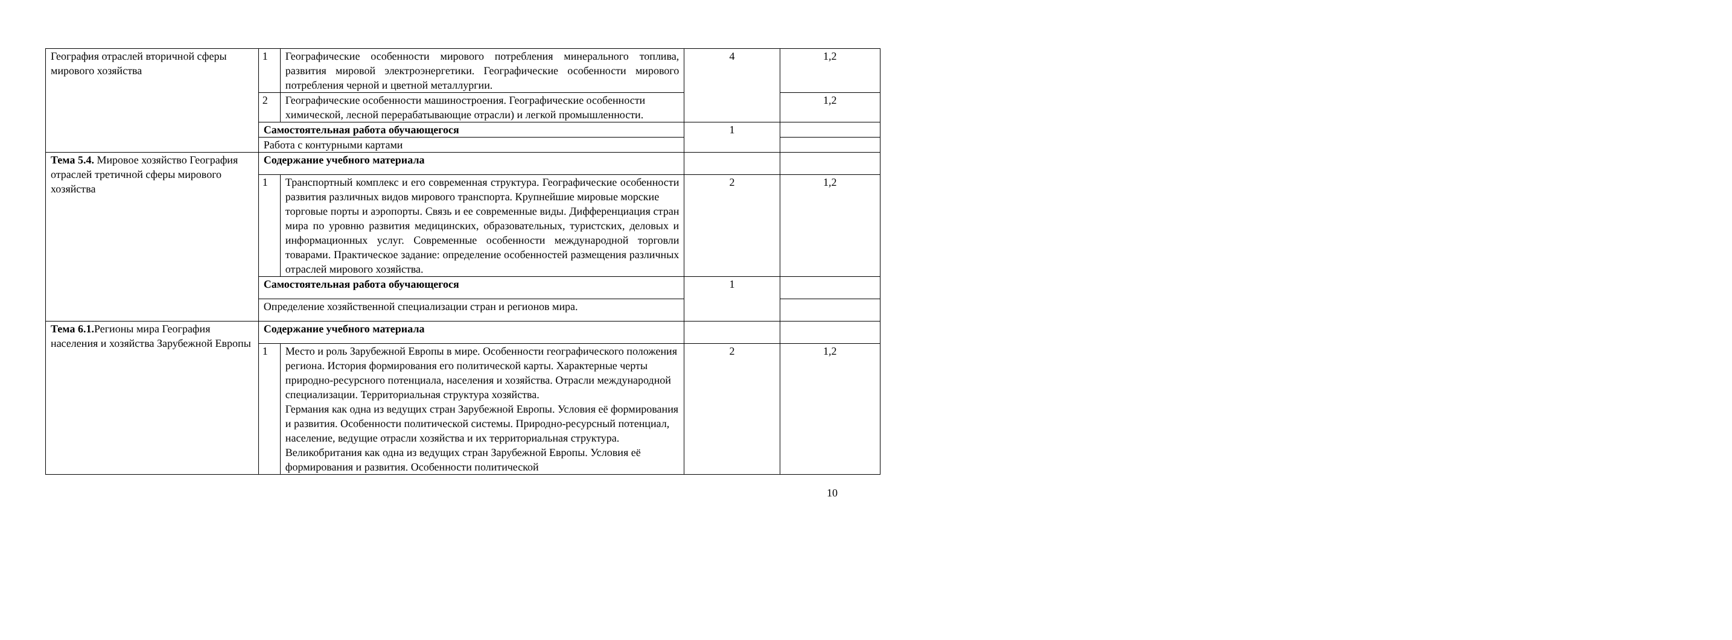| География отраслей вторичной сферы мирового хозяйства | 1 | Географические особенности мирового потребления минерального топлива, развития мировой электроэнергетики. Географические особенности мирового потребления черной и цветной металлургии. | 4 | 1,2 |
| | 2 | Географические особенности машиностроения. Географические особенности химической, лесной перерабатывающие отрасли) и легкой промышленности. | | 1,2 |
| | Самостоятельная работа обучающегося | | 1 | |
| | Работа с контурными картами | | | |
| Тема 5.4. Мировое хозяйство География отраслей третичной сферы мирового хозяйства | Содержание учебного материала | | | |
| | 1 | Транспортный комплекс и его современная структура. Географические особенности развития различных видов мирового транспорта. Крупнейшие мировые морские торговые порты и аэропорты. Связь и ее современные виды. Дифференциация стран мира по уровню развития медицинских, образовательных, туристских, деловых и информационных услуг. Современные особенности международной торговли товарами. Практическое задание: определение особенностей размещения различных отраслей мирового хозяйства. | 2 | 1,2 |
| | Самостоятельная работа обучающегося | | 1 | |
| | Определение хозяйственной специализации стран и регионов мира. | | | |
| Тема 6.1. Регионы мира География населения и хозяйства Зарубежной Европы | Содержание учебного материала | | | |
| | 1 | Место и роль Зарубежной Европы в мире. Особенности географического положения региона. История формирования его политической карты. Характерные черты природно-ресурсного потенциала, населения и хозяйства. Отрасли международной специализации. Территориальная структура хозяйства. Германия как одна из ведущих стран Зарубежной Европы. Условия её формирования и развития. Особенности политической системы. Природно-ресурсный потенциал, население, ведущие отрасли хозяйства и их территориальная структура. Великобритания как одна из ведущих стран Зарубежной Европы. Условия её формирования и развития. Особенности политической | 2 | 1,2 |
10